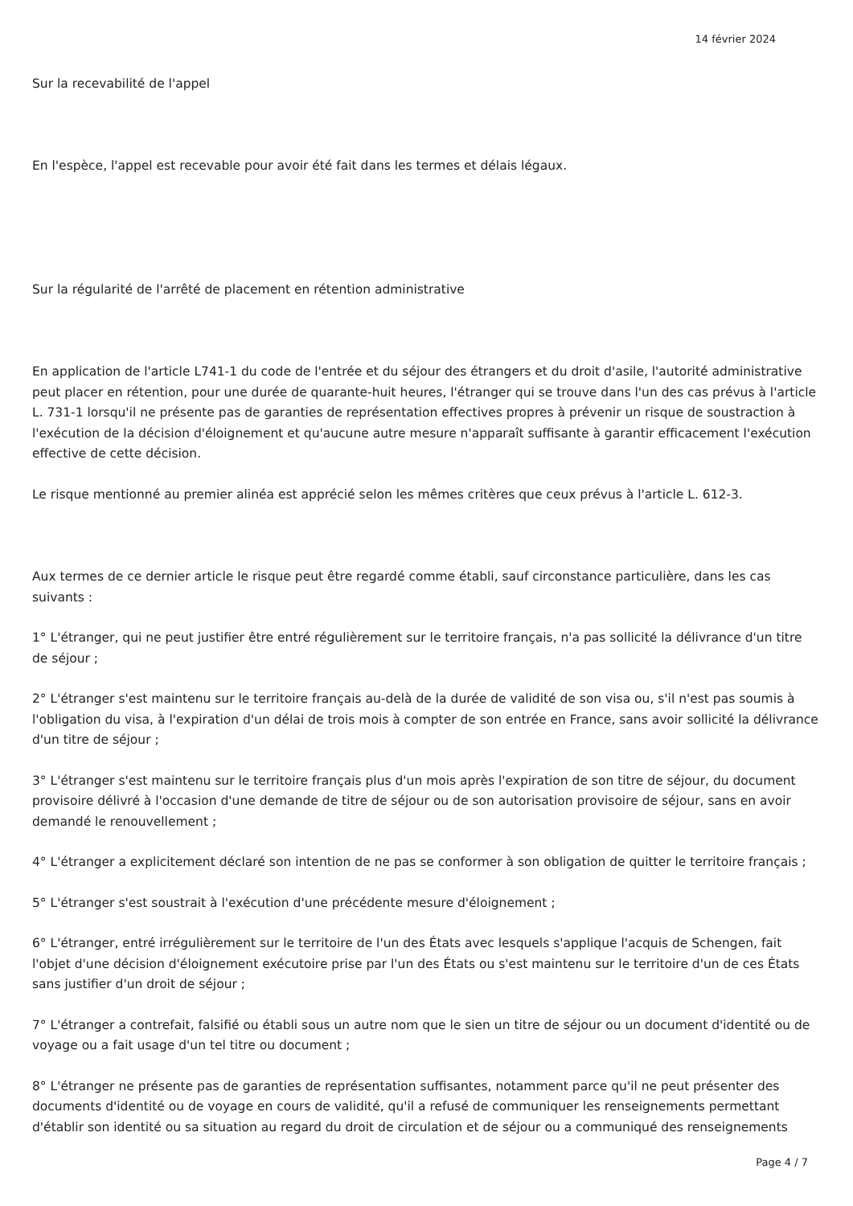14 février 2024
Sur la recevabilité de l'appel
En l'espèce, l'appel est recevable pour avoir été fait dans les termes et délais légaux.
Sur la régularité de l'arrêté de placement en rétention administrative
En application de l'article L741-1 du code de l'entrée et du séjour des étrangers et du droit d'asile, l'autorité administrative peut placer en rétention, pour une durée de quarante-huit heures, l'étranger qui se trouve dans l'un des cas prévus à l'article L. 731-1 lorsqu'il ne présente pas de garanties de représentation effectives propres à prévenir un risque de soustraction à l'exécution de la décision d'éloignement et qu'aucune autre mesure n'apparaît suffisante à garantir efficacement l'exécution effective de cette décision.
Le risque mentionné au premier alinéa est apprécié selon les mêmes critères que ceux prévus à l'article L. 612-3.
Aux termes de ce dernier article le risque peut être regardé comme établi, sauf circonstance particulière, dans les cas suivants :
1° L'étranger, qui ne peut justifier être entré régulièrement sur le territoire français, n'a pas sollicité la délivrance d'un titre de séjour ;
2° L'étranger s'est maintenu sur le territoire français au-delà de la durée de validité de son visa ou, s'il n'est pas soumis à l'obligation du visa, à l'expiration d'un délai de trois mois à compter de son entrée en France, sans avoir sollicité la délivrance d'un titre de séjour ;
3° L'étranger s'est maintenu sur le territoire français plus d'un mois après l'expiration de son titre de séjour, du document provisoire délivré à l'occasion d'une demande de titre de séjour ou de son autorisation provisoire de séjour, sans en avoir demandé le renouvellement ;
4° L'étranger a explicitement déclaré son intention de ne pas se conformer à son obligation de quitter le territoire français ;
5° L'étranger s'est soustrait à l'exécution d'une précédente mesure d'éloignement ;
6° L'étranger, entré irrégulièrement sur le territoire de l'un des États avec lesquels s'applique l'acquis de Schengen, fait l'objet d'une décision d'éloignement exécutoire prise par l'un des États ou s'est maintenu sur le territoire d'un de ces États sans justifier d'un droit de séjour ;
7° L'étranger a contrefait, falsifié ou établi sous un autre nom que le sien un titre de séjour ou un document d'identité ou de voyage ou a fait usage d'un tel titre ou document ;
8° L'étranger ne présente pas de garanties de représentation suffisantes, notamment parce qu'il ne peut présenter des documents d'identité ou de voyage en cours de validité, qu'il a refusé de communiquer les renseignements permettant d'établir son identité ou sa situation au regard du droit de circulation et de séjour ou a communiqué des renseignements
Page 4 / 7